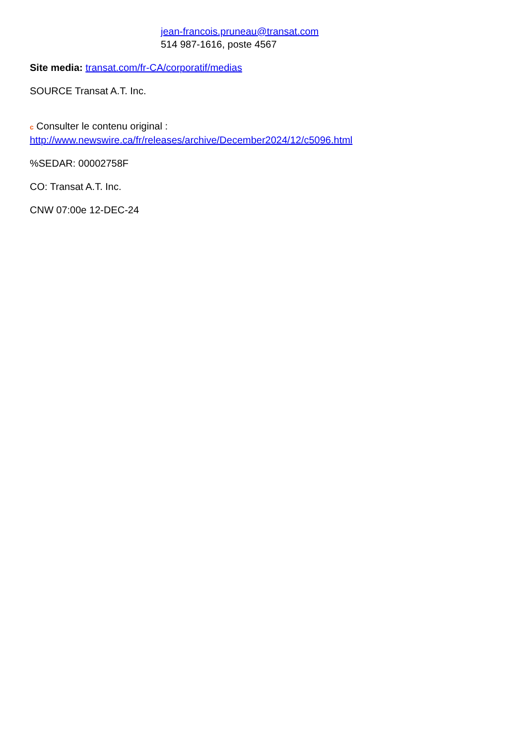jean-francois.pruneau@transat.com
514 987-1616, poste 4567
Site media: transat.com/fr-CA/corporatif/medias
SOURCE Transat A.T. Inc.
c Consulter le contenu original :
http://www.newswire.ca/fr/releases/archive/December2024/12/c5096.html
%SEDAR: 00002758F
CO: Transat A.T. Inc.
CNW 07:00e 12-DEC-24